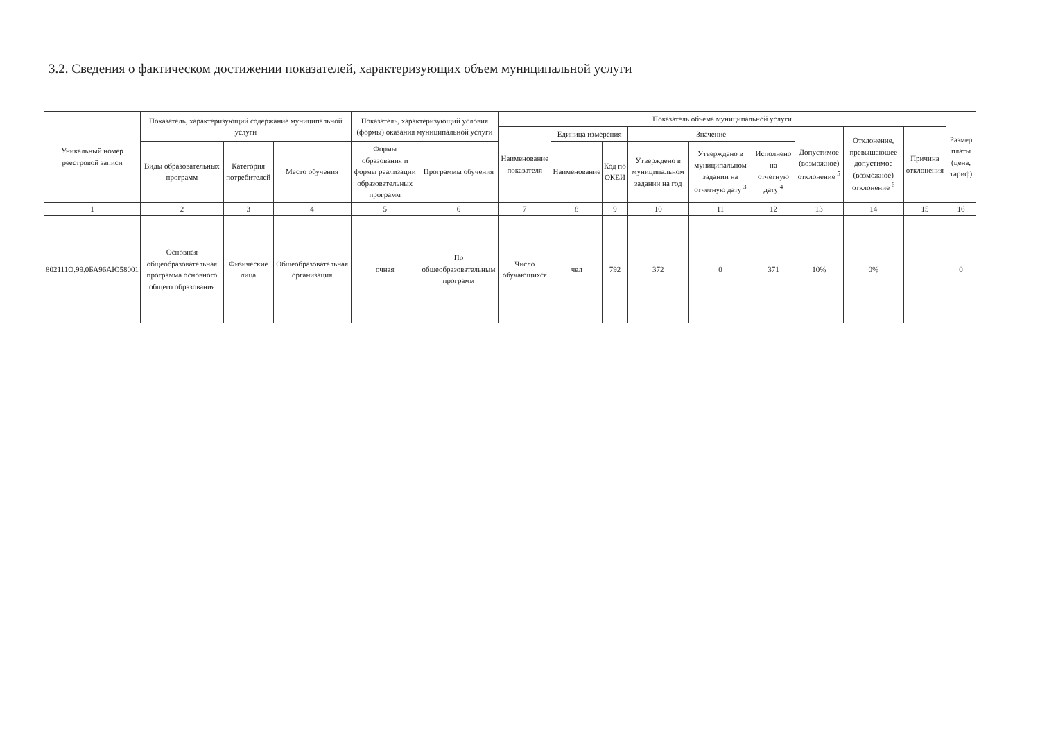3.2. Сведения о фактическом достижении показателей, характеризующих объем муниципальной услуги
| Уникальный номер реестровой записи | Показатель, характеризующий содержание муниципальной услуги | | | Показатель, характеризующий условия (формы) оказания муниципальной услуги | | Показатель объема муниципальной услуги | | | | | | | | | Размер платы (цена, тариф) |
| --- | --- | --- | --- | --- | --- | --- | --- | --- | --- | --- | --- | --- | --- | --- | --- |
| | | | | | | Наименование показателя | Единица измерения | | Значение | | | Допустимое (возможное) отклонение <sup>5</sup> | Отклонение, превышающее допустимое (возможное) отклонение <sup>6</sup> | Причина отклонения | |
| | Виды образовательных программ | Категория потребителей | Место обучения | Формы образования и формы реализации образовательных программ | Программы обучения | | Наименование | Код по ОКЕИ | Утверждено в муниципальном задании на год | Утверждено в муниципальном задании на отчетную дату <sup>3</sup> | Исполнено на отчетную дату <sup>4</sup> | | | | |
| 1 | 2 | 3 | 4 | 5 | 6 | 7 | 8 | 9 | 10 | 11 | 12 | 13 | 14 | 15 | 16 |
| 802111О.99.0БА96АЮ58001 | Основная общеобразовательная программа основного общего образования | Физические лица | Общеобразовательная организация | очная | По общеобразовательным программ | Число обучающихся | чел | 792 | 372 | 0 | 371 | 10% | 0% | | 0 |